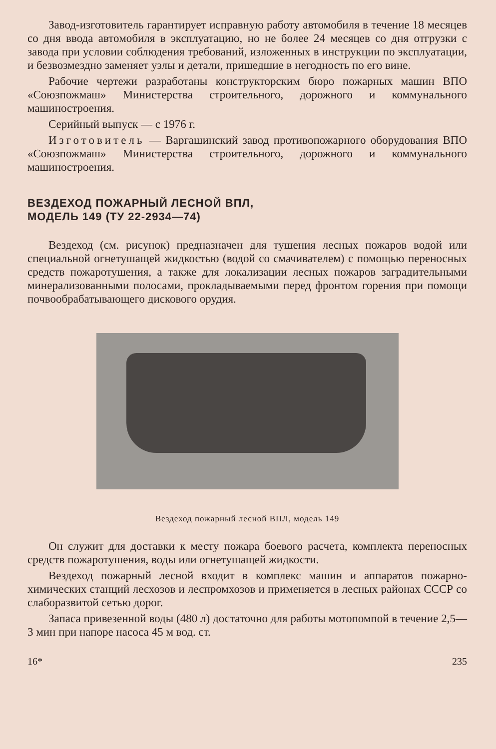Завод-изготовитель гарантирует исправную работу автомобиля в течение 18 месяцев со дня ввода автомобиля в эксплуатацию, но не более 24 месяцев со дня отгрузки с завода при условии соблюдения требований, изложенных в инструкции по эксплуатации, и безвозмездно заменяет узлы и детали, пришедшие в негодность по его вине.
Рабочие чертежи разработаны конструкторским бюро пожарных машин ВПО «Союзпожмаш» Министерства строительного, дорожного и коммунального машиностроения.
Серийный выпуск — с 1976 г.
Изготовитель — Варгашинский завод противопожарного оборудования ВПО «Союзпожмаш» Министерства строительного, дорожного и коммунального машиностроения.
ВЕЗДЕХОД ПОЖАРНЫЙ ЛЕСНОЙ ВПЛ,
МОДЕЛЬ 149 (ТУ 22-2934—74)
Вездеход (см. рисунок) предназначен для тушения лесных пожаров водой или специальной огнетушащей жидкостью (водой со смачивателем) с помощью переносных средств пожаротушения, а также для локализации лесных пожаров заградительными минерализованными полосами, прокладываемыми перед фронтом горения при помощи почвообрабатывающего дискового орудия.
Вездеход пожарный лесной ВПЛ, модель 149
Он служит для доставки к месту пожара боевого расчета, комплекта переносных средств пожаротушения, воды или огнетушащей жидкости.
Вездеход пожарный лесной входит в комплекс машин и аппаратов пожарно-химических станций лесхозов и леспромхозов и применяется в лесных районах СССР со слаборазвитой сетью дорог.
Запаса привезенной воды (480 л) достаточно для работы мотопомпой в течение 2,5—3 мин при напоре насоса 45 м вод. ст.
16* 235